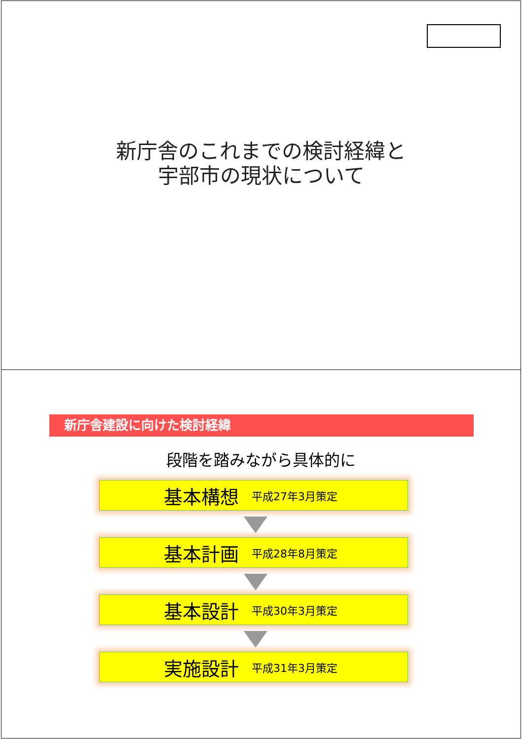新庁舎のこれまでの検討経緯と
宇部市の現状について
新庁舎建設に向けた検討経緯
段階を踏みながら具体的に
基本構想 平成27年3月策定
基本計画 平成28年8月策定
基本設計 平成30年3月策定
実施設計 平成31年3月策定